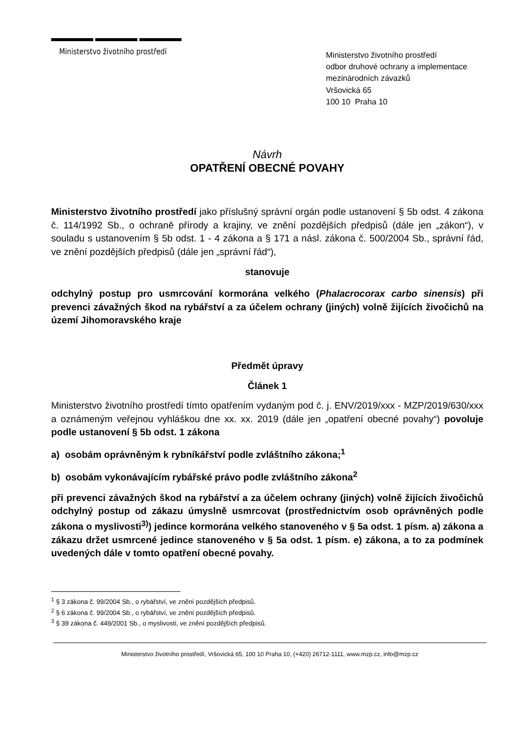Ministerstvo životního prostředí
Ministerstvo životního prostředí
odbor druhové ochrany a implementace
mezinárodních závazků
Vršovická 65
100 10 Praha 10
Návrh
OPATŘENÍ OBECNÉ POVAHY
Ministerstvo životního prostředí jako příslušný správní orgán podle ustanovení § 5b odst. 4 zákona č. 114/1992 Sb., o ochraně přírody a krajiny, ve znění pozdějších předpisů (dále jen „zákon“), v souladu s ustanovením § 5b odst. 1 - 4 zákona a § 171 a násl. zákona č. 500/2004 Sb., správní řád, ve znění pozdějších předpisů (dále jen „správní řád“),
stanovuje
odchylný postup pro usmrcování kormorána velkého (Phalacrocorax carbo sinensis) při prevenci závažných škod na rybářství a za účelem ochrany (jiných) volně žijících živočichů na území Jihomoravského kraje
Předmět úpravy
Článek 1
Ministerstvo životního prostředí tímto opatřením vydaným pod č. j. ENV/2019/xxx - MZP/2019/630/xxx a oznámeným veřejnou vyhláškou dne xx. xx. 2019 (dále jen „opatření obecné povahy“) povoluje podle ustanovení § 5b odst. 1 zákona
a) osobám oprávněným k rybníkářství podle zvláštního zákona;<sup>1</sup>
b) osobám vykonávajícím rybářské právo podle zvláštního zákona<sup>2</sup>
při prevenci závažných škod na rybářství a za účelem ochrany (jiných) volně žijících živočichů odchylný postup od zákazu úmyslně usmrcovat (prostřednictvím osob oprávněných podle zákona o myslivosti<sup>3)</sup>) jedince kormorána velkého stanoveného v § 5a odst. 1 písm. a) zákona a zákazu držet usmrcené jedince stanoveného v § 5a odst. 1 písm. e) zákona, a to za podmínek uvedených dále v tomto opatření obecné povahy.
<sup>1</sup> § 3 zákona č. 99/2004 Sb., o rybářství, ve znění pozdějších předpisů.
<sup>2</sup> § 6 zákona č. 99/2004 Sb., o rybářství, ve znění pozdějších předpisů.
<sup>3</sup> § 39 zákona č. 449/2001 Sb., o myslivosti, ve znění pozdějších předpisů.
Ministerstvo životního prostředí, Vršovická 65, 100 10 Praha 10, (+420) 26712-1111, www.mzp.cz, info@mzp.cz